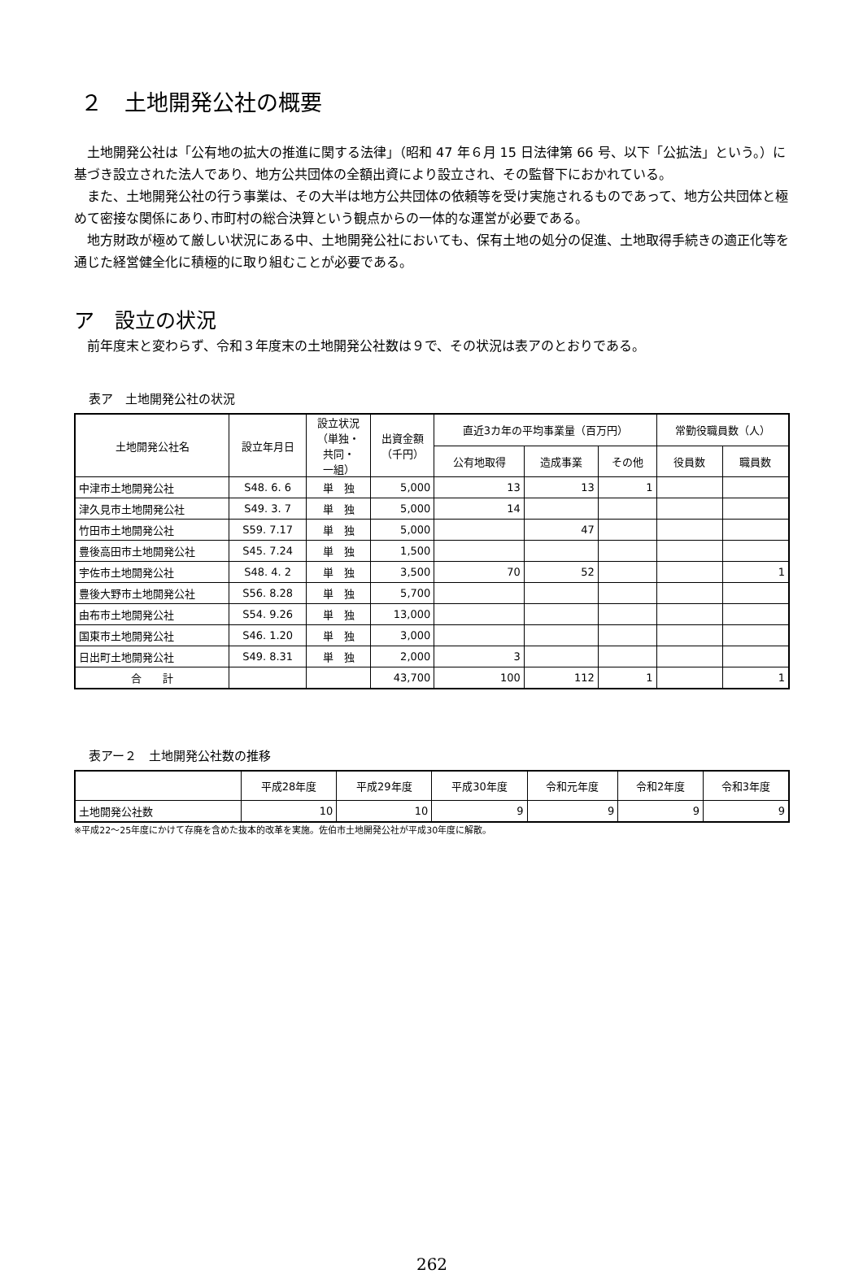２　土地開発公社の概要
土地開発公社は「公有地の拡大の推進に関する法律」（昭和 47 年６月 15 日法律第 66 号、以下「公拡法」という。）に基づき設立された法人であり、地方公共団体の全額出資により設立され、その監督下におかれている。
また、土地開発公社の行う事業は、その大半は地方公共団体の依頼等を受け実施されるものであって、地方公共団体と極めて密接な関係にあり､市町村の総合決算という観点からの一体的な運営が必要である。
地方財政が極めて厳しい状況にある中、土地開発公社においても、保有土地の処分の促進、土地取得手続きの適正化等を通じた経営健全化に積極的に取り組むことが必要である。
ア　設立の状況
前年度末と変わらず、令和３年度末の土地開発公社数は９で、その状況は表アのとおりである。
表ア　土地開発公社の状況
| 土地開発公社名 | 設立年月日 | 設立状況 （単独・ 共同・ 一組） | 出資金額 （千円） | 直近3カ年の平均事業量（百万円） | | | 常勤役職員数（人） | |
| --- | --- | --- | --- | --- | --- | --- | --- | --- |
| | | | | 公有地取得 | 造成事業 | その他 | 役員数 | 職員数 |
| 中津市土地開発公社 | S48. 6. 6 | 単 独 | 5,000 | 13 | 13 | 1 | | |
| 津久見市土地開発公社 | S49. 3. 7 | 単 独 | 5,000 | 14 | | | | |
| 竹田市土地開発公社 | S59. 7.17 | 単 独 | 5,000 | | 47 | | | |
| 豊後高田市土地開発公社 | S45. 7.24 | 単 独 | 1,500 | | | | | |
| 宇佐市土地開発公社 | S48. 4. 2 | 単 独 | 3,500 | 70 | 52 | | | 1 |
| 豊後大野市土地開発公社 | S56. 8.28 | 単 独 | 5,700 | | | | | |
| 由布市土地開発公社 | S54. 9.26 | 単 独 | 13,000 | | | | | |
| 国東市土地開発公社 | S46. 1.20 | 単 独 | 3,000 | | | | | |
| 日出町土地開発公社 | S49. 8.31 | 単 独 | 2,000 | 3 | | | | |
| 合 計 | | | 43,700 | 100 | 112 | 1 | | 1 |
表アー２　土地開発公社数の推移
| | 平成28年度 | 平成29年度 | 平成30年度 | 令和元年度 | 令和2年度 | 令和3年度 |
| --- | --- | --- | --- | --- | --- | --- |
| 土地開発公社数 | 10 | 10 | 9 | 9 | 9 | 9 |
※平成22～25年度にかけて存廃を含めた抜本的改革を実施。佐伯市土地開発公社が平成30年度に解散。
262